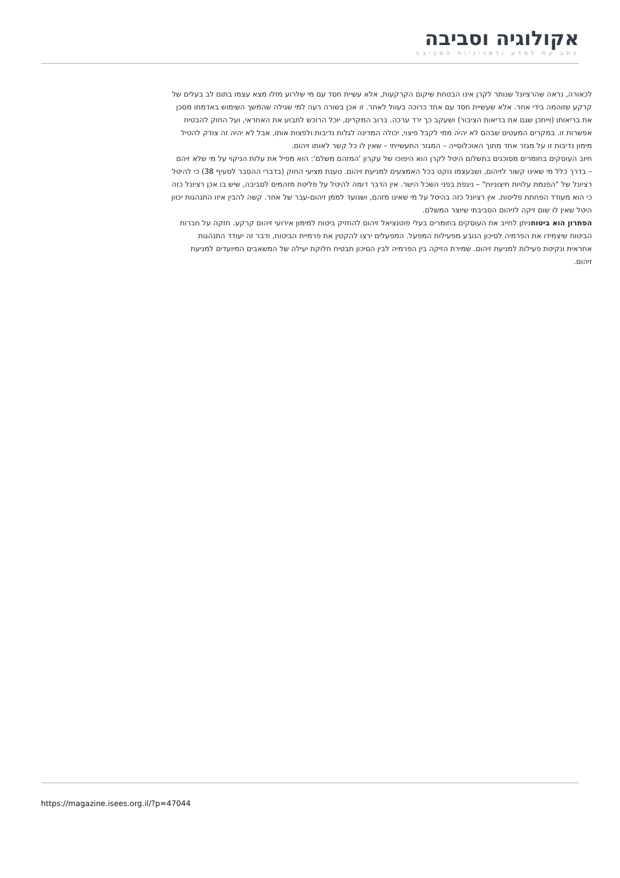אקולוגיה וסביבה
כתב עת למדע ולמדיניות הסביבה
לכאורה, נראה שהרציונל שנותר לקרן אינו הבטחת שיקום הקרקעות, אלא עשיית חסד עם מי שלרוע מזלו מצא עצמו בתום לב בעלים של קרקע שזוהמה בידי אחר. אלא שעשיית חסד עם אחד כרוכה בעוול לאחר. זו אכן בשורה רעה למי שגילה שהמשך השימוש באדמתו מסכן את בריאותו (וייתכן שגם את בריאות הציבור) ושעקב כך ירד ערכה. ברוב המקרים, יוכל הרוכש לתבוע את האחראי, ועל החוק להבטיח אפשרות זו. במקרים המעטים שבהם לא יהיה ממי לקבל פיצוי, יכולה המדינה לגלות נדיבות ולפצות אותו, אבל לא יהיה זה צודק להטיל מימון נדיבות זו על מגזר אחד מתוך האוכלוסייה – המגזר התעשייתי – שאין לו כל קשר לאותו זיהום.
חיוב העוסקים בחומרים מסוכנים בתשלום היטל לקרן הוא היפוכו של עקרון 'המזהם משלם': הוא מפיל את עלות הניקוי על מי שלא זיהם – בדרך כלל מי שאינו קשור לזיהום, ושבעצמו נוקט בכל האמצעים למניעת זיהום. טענת מציעי החוק (בדברי ההסבר לסעיף 38) כי להיטל רציונל של "הפנמת עלויות חיצוניות" – ניגפת בפני השכל הישר. אין הדבר דומה להיטל על פליטת מזהמים לסביבה, שיש בו אכן רציונל כזה כי הוא מעודד הפחתת פליטות. אין רציונל כזה בהיטל על מי שאינו מזהם, ושנועד לממן זיהום-עבר של אחר. קשה להבין איזו התנהגות יכוון היטל שאין לו שום זיקה לזיהום הסביבתי שיוצר המשלם.
הפתרון הוא ביטוחניתן לחייב את העוסקים בחומרים בעלי פוטנציאל זיהום להחזיק ביטוח למימון אירועי זיהום קרקע. חזקה על חברות הביטוח שיצמידו את הפרמיה לסיכון הנובע מפעילות המפעל. המפעלים ירצו להקטין את פרמיית הביטוח, ודבר זה יעודד התנהגות אחראית ונקיטת פעילות למניעת זיהום. שמירת הזיקה בין הפרמיה לבין הסיכון תבטיח חלוקת יעילה של המשאבים המיועדים למניעת זיהום.
https://magazine.isees.org.il/?p=47044